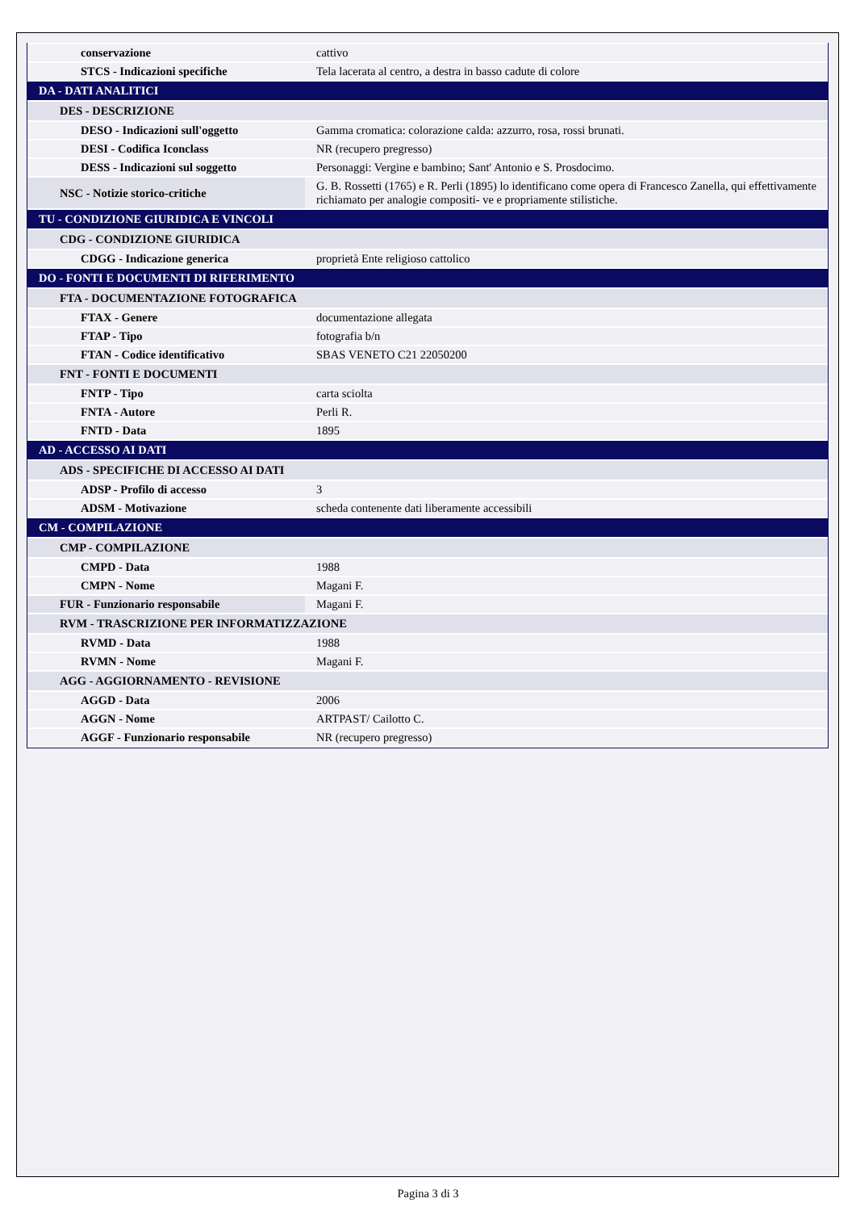| conservazione | cattivo |
| STCS - Indicazioni specifiche | Tela lacerata al centro, a destra in basso cadute di colore |
| DA - DATI ANALITICI | |
| DES - DESCRIZIONE | |
| DESO - Indicazioni sull'oggetto | Gamma cromatica: colorazione calda: azzurro, rosa, rossi brunati. |
| DESI - Codifica Iconclass | NR (recupero pregresso) |
| DESS - Indicazioni sul soggetto | Personaggi: Vergine e bambino; Sant' Antonio e S. Prosdocimo. |
| NSC - Notizie storico-critiche | G. B. Rossetti (1765) e R. Perli (1895) lo identificano come opera di Francesco Zanella, qui effettivamente richiamato per analogie compositi- ve e propriamente stilistiche. |
| TU - CONDIZIONE GIURIDICA E VINCOLI | |
| CDG - CONDIZIONE GIURIDICA | |
| CDGG - Indicazione generica | proprietà Ente religioso cattolico |
| DO - FONTI E DOCUMENTI DI RIFERIMENTO | |
| FTA - DOCUMENTAZIONE FOTOGRAFICA | |
| FTAX - Genere | documentazione allegata |
| FTAP - Tipo | fotografia b/n |
| FTAN - Codice identificativo | SBAS VENETO C21 22050200 |
| FNT - FONTI E DOCUMENTI | |
| FNTP - Tipo | carta sciolta |
| FNTA - Autore | Perli R. |
| FNTD - Data | 1895 |
| AD - ACCESSO AI DATI | |
| ADS - SPECIFICHE DI ACCESSO AI DATI | |
| ADSP - Profilo di accesso | 3 |
| ADSM - Motivazione | scheda contenente dati liberamente accessibili |
| CM - COMPILAZIONE | |
| CMP - COMPILAZIONE | |
| CMPD - Data | 1988 |
| CMPN - Nome | Magani F. |
| FUR - Funzionario responsabile | Magani F. |
| RVM - TRASCRIZIONE PER INFORMATIZZAZIONE | |
| RVMD - Data | 1988 |
| RVMN - Nome | Magani F. |
| AGG - AGGIORNAMENTO - REVISIONE | |
| AGGD - Data | 2006 |
| AGGN - Nome | ARTPAST/ Cailotto C. |
| AGGF - Funzionario responsabile | NR (recupero pregresso) |
Pagina 3 di 3